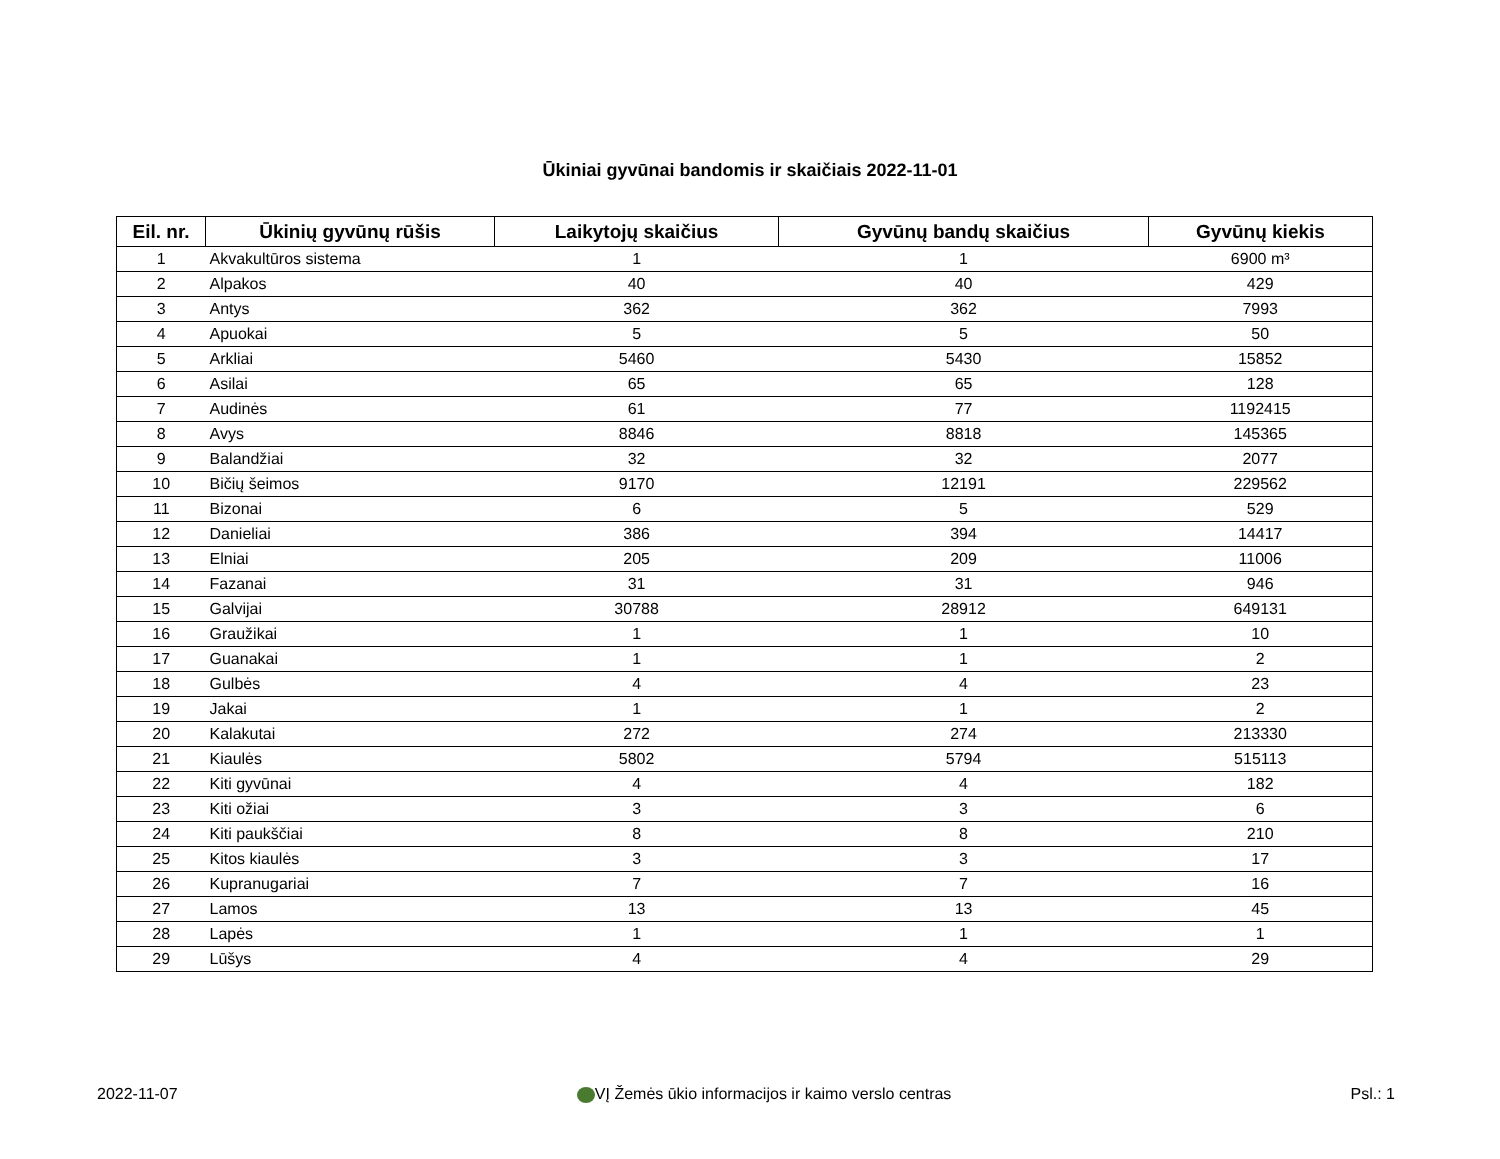Ūkiniai gyvūnai bandomis ir skaičiais 2022-11-01
| Eil. nr. | Ūkinių gyvūnų rūšis | Laikytojų skaičius | Gyvūnų bandų skaičius | Gyvūnų kiekis |
| --- | --- | --- | --- | --- |
| 1 | Akvakultūros sistema | 1 | 1 | 6900 m³ |
| 2 | Alpakos | 40 | 40 | 429 |
| 3 | Antys | 362 | 362 | 7993 |
| 4 | Apuokai | 5 | 5 | 50 |
| 5 | Arkliai | 5460 | 5430 | 15852 |
| 6 | Asilai | 65 | 65 | 128 |
| 7 | Audinės | 61 | 77 | 1192415 |
| 8 | Avys | 8846 | 8818 | 145365 |
| 9 | Balandžiai | 32 | 32 | 2077 |
| 10 | Bičių šeimos | 9170 | 12191 | 229562 |
| 11 | Bizonai | 6 | 5 | 529 |
| 12 | Danieliai | 386 | 394 | 14417 |
| 13 | Elniai | 205 | 209 | 11006 |
| 14 | Fazanai | 31 | 31 | 946 |
| 15 | Galvijai | 30788 | 28912 | 649131 |
| 16 | Graužikai | 1 | 1 | 10 |
| 17 | Guanakai | 1 | 1 | 2 |
| 18 | Gulbės | 4 | 4 | 23 |
| 19 | Jakai | 1 | 1 | 2 |
| 20 | Kalakutai | 272 | 274 | 213330 |
| 21 | Kiaulės | 5802 | 5794 | 515113 |
| 22 | Kiti gyvūnai | 4 | 4 | 182 |
| 23 | Kiti ožiai | 3 | 3 | 6 |
| 24 | Kiti paukščiai | 8 | 8 | 210 |
| 25 | Kitos kiaulės | 3 | 3 | 17 |
| 26 | Kupranugariai | 7 | 7 | 16 |
| 27 | Lamos | 13 | 13 | 45 |
| 28 | Lapės | 1 | 1 | 1 |
| 29 | Lūšys | 4 | 4 | 29 |
2022-11-07 VĮ Žemės ūkio informacijos ir kaimo verslo centras Psl.: 1